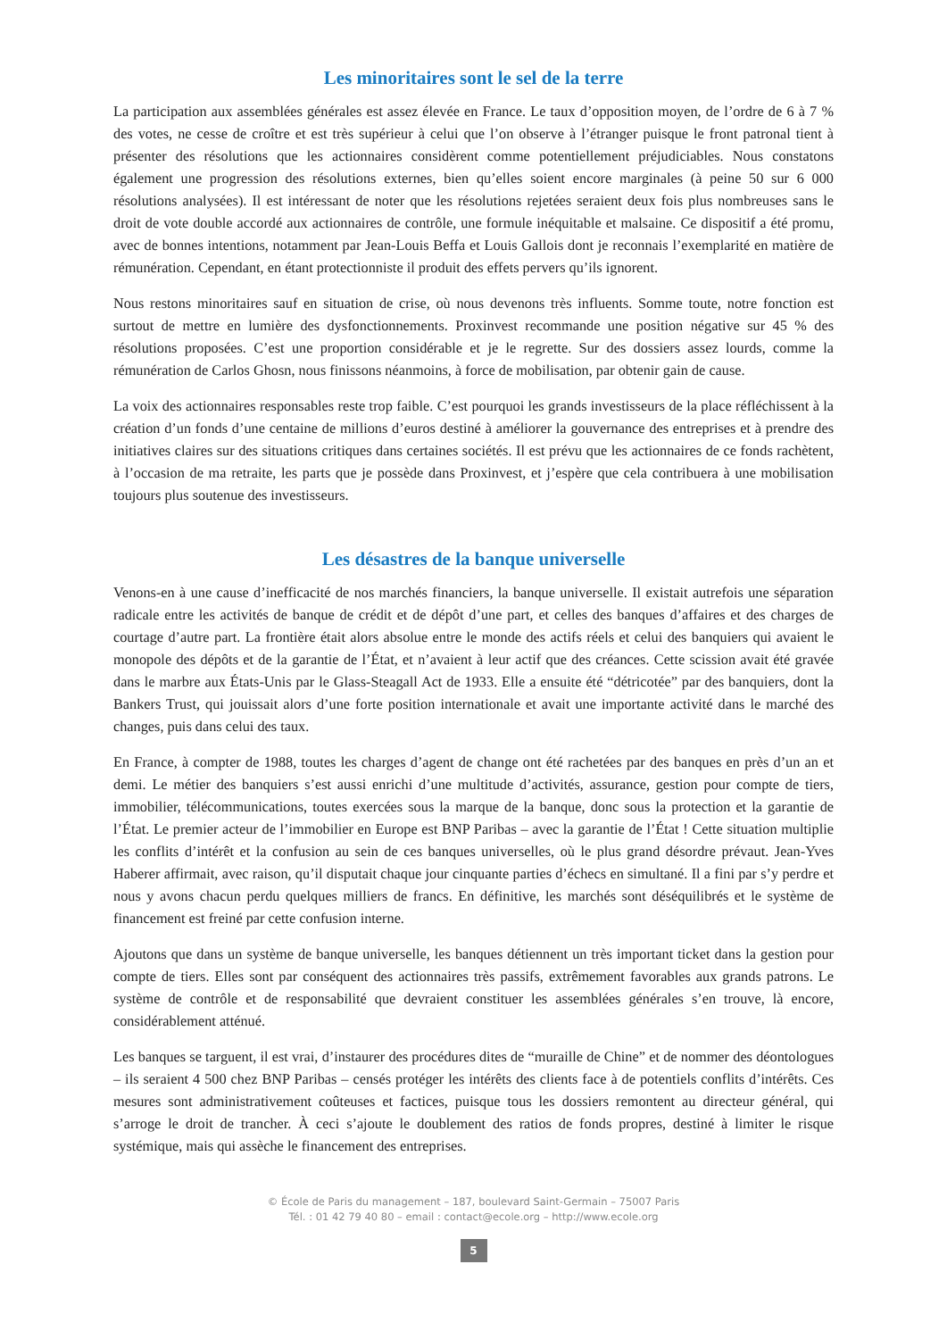Les minoritaires sont le sel de la terre
La participation aux assemblées générales est assez élevée en France. Le taux d’opposition moyen, de l’ordre de 6 à 7 % des votes, ne cesse de croître et est très supérieur à celui que l’on observe à l’étranger puisque le front patronal tient à présenter des résolutions que les actionnaires considèrent comme potentiellement préjudiciables. Nous constatons également une progression des résolutions externes, bien qu’elles soient encore marginales (à peine 50 sur 6 000 résolutions analysées). Il est intéressant de noter que les résolutions rejetées seraient deux fois plus nombreuses sans le droit de vote double accordé aux actionnaires de contrôle, une formule inéquitable et malsaine. Ce dispositif a été promu, avec de bonnes intentions, notamment par Jean-Louis Beffa et Louis Gallois dont je reconnais l’exemplarité en matière de rémunération. Cependant, en étant protectionniste il produit des effets pervers qu’ils ignorent.
Nous restons minoritaires sauf en situation de crise, où nous devenons très influents. Somme toute, notre fonction est surtout de mettre en lumière des dysfonctionnements. Proxinvest recommande une position négative sur 45 % des résolutions proposées. C’est une proportion considérable et je le regrette. Sur des dossiers assez lourds, comme la rémunération de Carlos Ghosn, nous finissons néanmoins, à force de mobilisation, par obtenir gain de cause.
La voix des actionnaires responsables reste trop faible. C’est pourquoi les grands investisseurs de la place réfléchissent à la création d’un fonds d’une centaine de millions d’euros destiné à améliorer la gouvernance des entreprises et à prendre des initiatives claires sur des situations critiques dans certaines sociétés. Il est prévu que les actionnaires de ce fonds rachètent, à l’occasion de ma retraite, les parts que je possède dans Proxinvest, et j’espère que cela contribuera à une mobilisation toujours plus soutenue des investisseurs.
Les désastres de la banque universelle
Venons-en à une cause d’inefficacité de nos marchés financiers, la banque universelle. Il existait autrefois une séparation radicale entre les activités de banque de crédit et de dépôt d’une part, et celles des banques d’affaires et des charges de courtage d’autre part. La frontière était alors absolue entre le monde des actifs réels et celui des banquiers qui avaient le monopole des dépôts et de la garantie de l’État, et n’avaient à leur actif que des créances. Cette scission avait été gravée dans le marbre aux États-Unis par le Glass-Steagall Act de 1933. Elle a ensuite été “détricotée” par des banquiers, dont la Bankers Trust, qui jouissait alors d’une forte position internationale et avait une importante activité dans le marché des changes, puis dans celui des taux.
En France, à compter de 1988, toutes les charges d’agent de change ont été rachetées par des banques en près d’un an et demi. Le métier des banquiers s’est aussi enrichi d’une multitude d’activités, assurance, gestion pour compte de tiers, immobilier, télécommunications, toutes exercées sous la marque de la banque, donc sous la protection et la garantie de l’État. Le premier acteur de l’immobilier en Europe est BNP Paribas – avec la garantie de l’État ! Cette situation multiplie les conflits d’intérêt et la confusion au sein de ces banques universelles, où le plus grand désordre prévaut. Jean-Yves Haberer affirmait, avec raison, qu’il disputait chaque jour cinquante parties d’échecs en simultané. Il a fini par s’y perdre et nous y avons chacun perdu quelques milliers de francs. En définitive, les marchés sont déséquilibrés et le système de financement est freiné par cette confusion interne.
Ajoutons que dans un système de banque universelle, les banques détiennent un très important ticket dans la gestion pour compte de tiers. Elles sont par conséquent des actionnaires très passifs, extrêmement favorables aux grands patrons. Le système de contrôle et de responsabilité que devraient constituer les assemblées générales s’en trouve, là encore, considérablement atténué.
Les banques se targuent, il est vrai, d’instaurer des procédures dites de “muraille de Chine” et de nommer des déontologues – ils seraient 4 500 chez BNP Paribas – censés protéger les intérêts des clients face à de potentiels conflits d’intérêts. Ces mesures sont administrativement coûteuses et factices, puisque tous les dossiers remontent au directeur général, qui s’arroge le droit de trancher. À ceci s’ajoute le doublement des ratios de fonds propres, destiné à limiter le risque systémique, mais qui assèche le financement des entreprises.
© École de Paris du management – 187, boulevard Saint-Germain – 75007 Paris
Tél. : 01 42 79 40 80 – email : contact@ecole.org – http://www.ecole.org
5